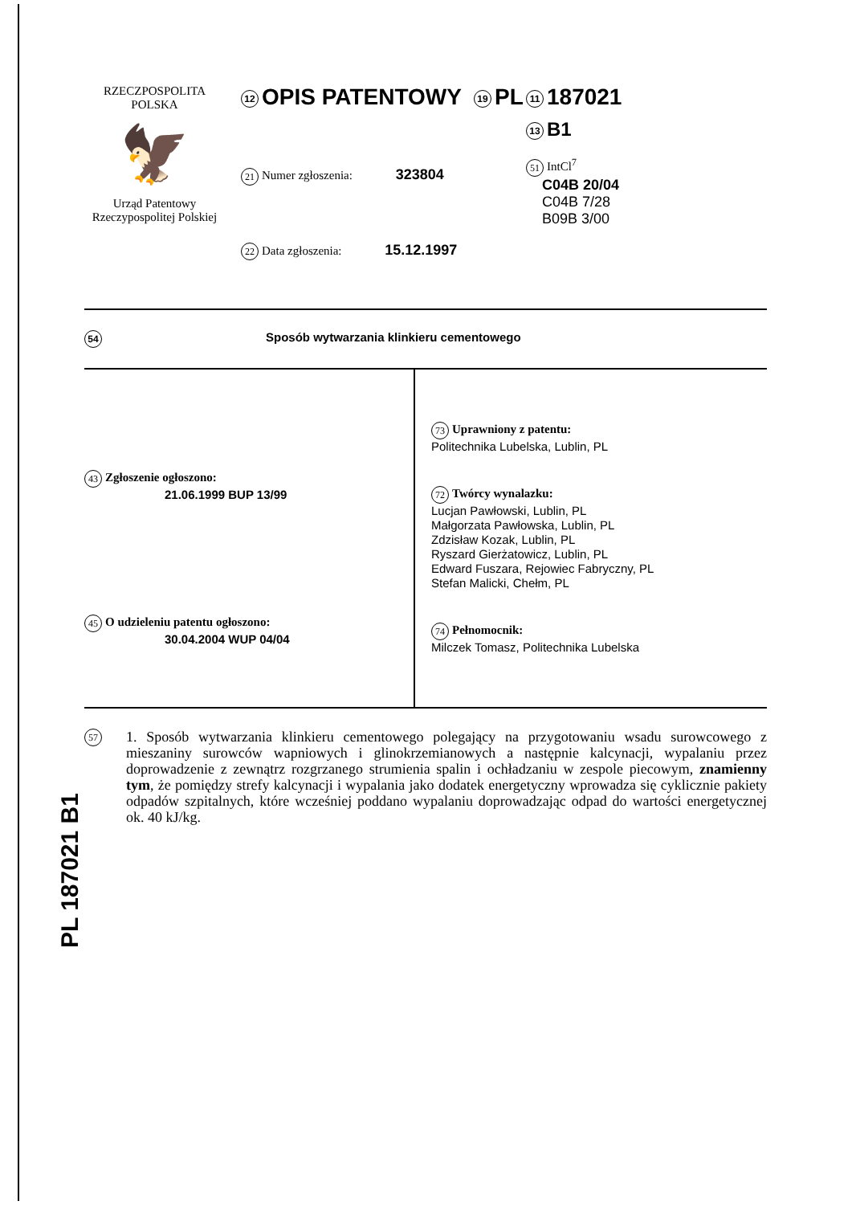RZECZPOSPOLITA
POLSKA
🦅
Urząd Patentowy
Rzeczypospolitej Polskiej
12 OPIS PATENTOWY 19 PL
21 Numer zgłoszenia: 323804
22 Data zgłoszenia: 15.12.1997
11 187021
13 B1
51 IntCl<sup>7</sup>
C04B 20/04
C04B 7/28
B09B 3/00
54 Sposób wytwarzania klinkieru cementowego
43 Zgłoszenie ogłoszono:
21.06.1999 BUP 13/99
45 O udzieleniu patentu ogłoszono:
30.04.2004 WUP 04/04
73 Uprawniony z patentu:
Politechnika Lubelska, Lublin, PL
72 Twórcy wynalazku:
Lucjan Pawłowski, Lublin, PL
Małgorzata Pawłowska, Lublin, PL
Zdzisław Kozak, Lublin, PL
Ryszard Gierżatowicz, Lublin, PL
Edward Fuszara, Rejowiec Fabryczny, PL
Stefan Malicki, Chełm, PL
74 Pełnomocnik:
Milczek Tomasz, Politechnika Lubelska
57
1. Sposób wytwarzania klinkieru cementowego polegający na przygotowaniu wsadu surowcowego z mieszaniny surowców wapniowych i glinokrzemianowych a następnie kalcynacji, wypalaniu przez doprowadzenie z zewnątrz rozgrzanego strumienia spalin i ochładzaniu w zespole piecowym, znamienny tym, że pomiędzy strefy kalcynacji i wypalania jako dodatek energetyczny wprowadza się cyklicznie pakiety odpadów szpitalnych, które wcześniej poddano wypalaniu doprowadzając odpad do wartości energetycznej ok. 40 kJ/kg.
PL 187021 B1